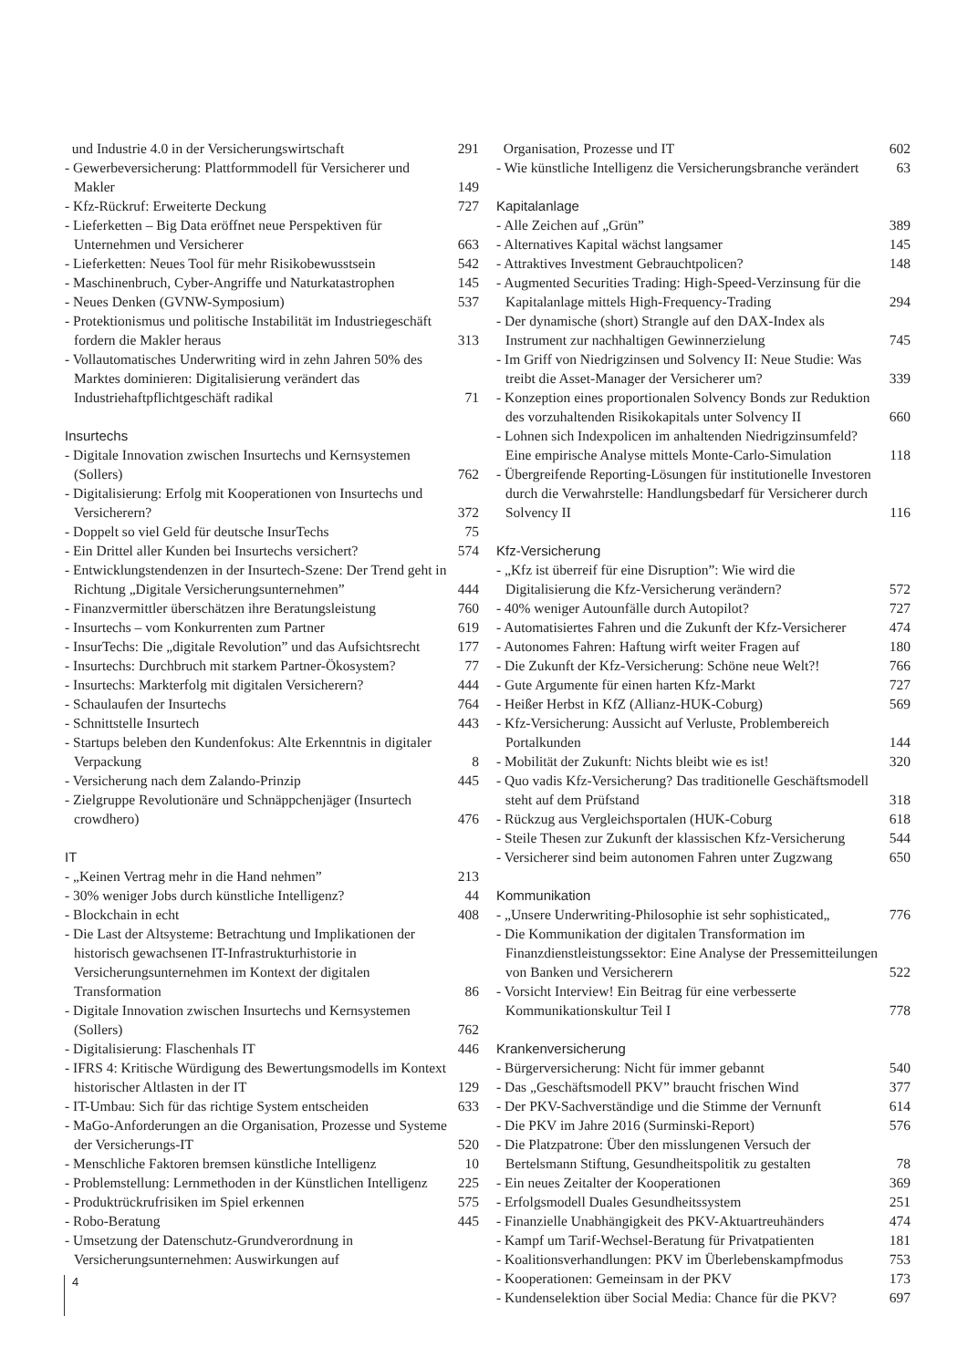und Industrie 4.0 in der Versicherungswirtschaft 291
- Gewerbeversicherung: Plattformmodell für Versicherer und Makler 149
- Kfz-Rückruf: Erweiterte Deckung 727
- Lieferketten – Big Data eröffnet neue Perspektiven für Unternehmen und Versicherer 663
- Lieferketten: Neues Tool für mehr Risikobewusstsein 542
- Maschinenbruch, Cyber-Angriffe und Naturkatastrophen 145
- Neues Denken (GVNW-Symposium) 537
- Protektionismus und politische Instabilität im Industriegeschäft fordern die Makler heraus 313
- Vollautomatisches Underwriting wird in zehn Jahren 50% des Marktes dominieren: Digitalisierung verändert das Industriehaftpflichtgeschäft radikal 71
Insurtechs
- Digitale Innovation zwischen Insurtechs und Kernsystemen (Sollers) 762
- Digitalisierung: Erfolg mit Kooperationen von Insurtechs und Versicherern? 372
- Doppelt so viel Geld für deutsche InsurTechs 75
- Ein Drittel aller Kunden bei Insurtechs versichert? 574
- Entwicklungstendenzen in der Insurtech-Szene: Der Trend geht in Richtung „Digitale Versicherungsunternehmen” 444
- Finanzvermittler überschätzen ihre Beratungsleistung 760
- Insurtechs – vom Konkurrenten zum Partner 619
- InsurTechs: Die „digitale Revolution” und das Aufsichtsrecht 177
- Insurtechs: Durchbruch mit starkem Partner-Ökosystem? 77
- Insurtechs: Markterfolg mit digitalen Versicherern? 444
- Schaulaufen der Insurtechs 764
- Schnittstelle Insurtech 443
- Startups beleben den Kundenfokus: Alte Erkenntnis in digitaler Verpackung 8
- Versicherung nach dem Zalando-Prinzip 445
- Zielgruppe Revolutionäre und Schnäppchenjäger (Insurtech crowdhero) 476
IT
- „Keinen Vertrag mehr in die Hand nehmen” 213
- 30% weniger Jobs durch künstliche Intelligenz? 44
- Blockchain in echt 408
- Die Last der Altsysteme: Betrachtung und Implikationen der historisch gewachsenen IT-Infrastrukturhistorie in Versicherungsunternehmen im Kontext der digitalen Transformation 86
- Digitale Innovation zwischen Insurtechs und Kernsystemen (Sollers) 762
- Digitalisierung: Flaschenhals IT 446
- IFRS 4: Kritische Würdigung des Bewertungsmodells im Kontext historischer Altlasten in der IT 129
- IT-Umbau: Sich für das richtige System entscheiden 633
- MaGo-Anforderungen an die Organisation, Prozesse und Systeme der Versicherungs-IT 520
- Menschliche Faktoren bremsen künstliche Intelligenz 10
- Problemstellung: Lernmethoden in der Künstlichen Intelligenz 225
- Produktrückrufrisiken im Spiel erkennen 575
- Robo-Beratung 445
- Umsetzung der Datenschutz-Grundverordnung in Versicherungsunternehmen: Auswirkungen auf
Organisation, Prozesse und IT 602
- Wie künstliche Intelligenz die Versicherungsbranche verändert 63
Kapitalanlage
- Alle Zeichen auf „Grün” 389
- Alternatives Kapital wächst langsamer 145
- Attraktives Investment Gebrauchtpolicen? 148
- Augmented Securities Trading: High-Speed-Verzinsung für die Kapitalanlage mittels High-Frequency-Trading 294
- Der dynamische (short) Strangle auf den DAX-Index als Instrument zur nachhaltigen Gewinnerzielung 745
- Im Griff von Niedrigzinsen und Solvency II: Neue Studie: Was treibt die Asset-Manager der Versicherer um? 339
- Konzeption eines proportionalen Solvency Bonds zur Reduktion des vorzuhaltenden Risikokapitals unter Solvency II 660
- Lohnen sich Indexpolicen im anhaltenden Niedrigzinsumfeld? Eine empirische Analyse mittels Monte-Carlo-Simulation 118
- Übergreifende Reporting-Lösungen für institutionelle Investoren durch die Verwahrstelle: Handlungsbedarf für Versicherer durch Solvency II 116
Kfz-Versicherung
- „Kfz ist überreif für eine Disruption”: Wie wird die Digitalisierung die Kfz-Versicherung verändern? 572
- 40% weniger Autounfälle durch Autopilot? 727
- Automatisiertes Fahren und die Zukunft der Kfz-Versicherer 474
- Autonomes Fahren: Haftung wirft weiter Fragen auf 180
- Die Zukunft der Kfz-Versicherung: Schöne neue Welt?! 766
- Gute Argumente für einen harten Kfz-Markt 727
- Heißer Herbst in KfZ (Allianz-HUK-Coburg) 569
- Kfz-Versicherung: Aussicht auf Verluste, Problembereich Portalkunden 144
- Mobilität der Zukunft: Nichts bleibt wie es ist! 320
- Quo vadis Kfz-Versicherung? Das traditionelle Geschäftsmodell steht auf dem Prüfstand 318
- Rückzug aus Vergleichsportalen (HUK-Coburg 618
- Steile Thesen zur Zukunft der klassischen Kfz-Versicherung 544
- Versicherer sind beim autonomen Fahren unter Zugzwang 650
Kommunikation
- „Unsere Underwriting-Philosophie ist sehr sophisticated„ 776
- Die Kommunikation der digitalen Transformation im Finanzdienstleistungssektor: Eine Analyse der Pressemitteilungen von Banken und Versicherern 522
- Vorsicht Interview! Ein Beitrag für eine verbesserte Kommunikationskultur Teil I 778
Krankenversicherung
- Bürgerversicherung: Nicht für immer gebannt 540
- Das „Geschäftsmodell PKV” braucht frischen Wind 377
- Der PKV-Sachverständige und die Stimme der Vernunft 614
- Die PKV im Jahre 2016 (Surminski-Report) 576
- Die Platzpatrone: Über den misslungenen Versuch der Bertelsmann Stiftung, Gesundheitspolitik zu gestalten 78
- Ein neues Zeitalter der Kooperationen 369
- Erfolgsmodell Duales Gesundheitssystem 251
- Finanzielle Unabhängigkeit des PKV-Aktuartreuhänders 474
- Kampf um Tarif-Wechsel-Beratung für Privatpatienten 181
- Koalitionsverhandlungen: PKV im Überlebenskampfmodus 753
- Kooperationen: Gemeinsam in der PKV 173
- Kundenselektion über Social Media: Chance für die PKV? 697
4